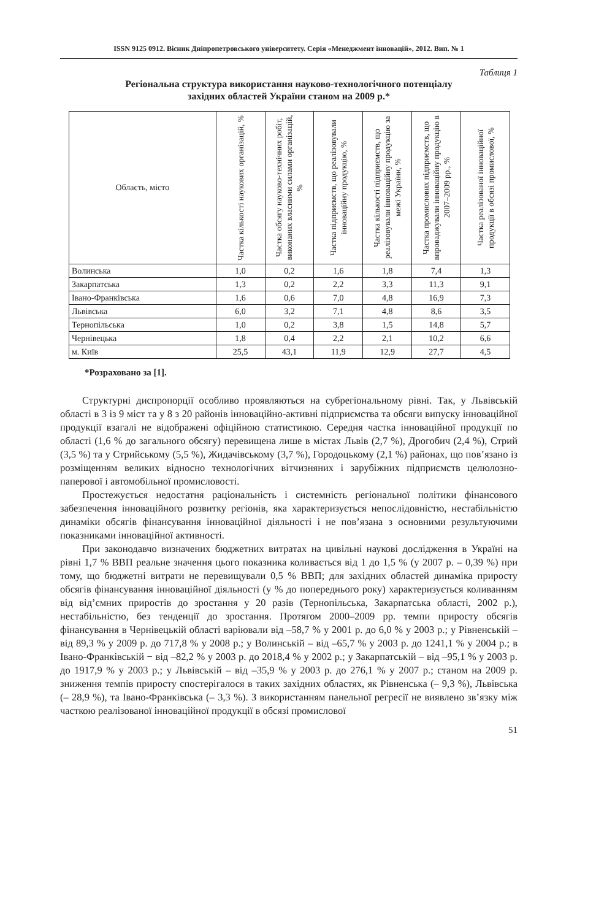ISSN 9125 0912. Вісник Дніпропетровського університету. Серія «Менеджмент інновацій», 2012. Вип. № 1
Таблиця 1
Регіональна структура використання науково-технологічного потенціалу
західних областей України станом на 2009 р.*
| Область, місто | Частка кількості наукових організацій, % | Частка обсягу науково-технічних робіт, виконаних власними силами організацій, % | Частка підприємств, що реалізовували інноваційну продукцію, % | Частка кількості підприємств, що реалізовували інноваційну продукцію за межі України, % | Частка промислових підприємств, що впроваджували інноваційну продукцію в 2007–2009 рр., % | Частка реалізованої інноваційної продукції в обсязі промислової, % |
| --- | --- | --- | --- | --- | --- | --- |
| Волинська | 1,0 | 0,2 | 1,6 | 1,8 | 7,4 | 1,3 |
| Закарпатська | 1,3 | 0,2 | 2,2 | 3,3 | 11,3 | 9,1 |
| Івано-Франківська | 1,6 | 0,6 | 7,0 | 4,8 | 16,9 | 7,3 |
| Львівська | 6,0 | 3,2 | 7,1 | 4,8 | 8,6 | 3,5 |
| Тернопільська | 1,0 | 0,2 | 3,8 | 1,5 | 14,8 | 5,7 |
| Чернівецька | 1,8 | 0,4 | 2,2 | 2,1 | 10,2 | 6,6 |
| м. Київ | 25,5 | 43,1 | 11,9 | 12,9 | 27,7 | 4,5 |
*Розраховано за [1].
Структурні диспропорції особливо проявляються на субрегіональному рівні. Так, у Львівській області в 3 із 9 міст та у 8 з 20 районів інноваційно-активні підприємства та обсяги випуску інноваційної продукції взагалі не відображені офіційною статистикою. Середня частка інноваційної продукції по області (1,6 % до загального обсягу) перевищена лише в містах Львів (2,7 %), Дрогобич (2,4 %), Стрий (3,5 %) та у Стрийському (5,5 %), Жидачівському (3,7 %), Городоцькому (2,1 %) районах, що пов’язано із розміщенням великих відносно технологічних вітчизняних і зарубіжних підприємств целюлозно-паперової і автомобільної промисловості.
Простежується недостатня раціональність і системність регіональної політики фінансового забезпечення інноваційного розвитку регіонів, яка характеризується непослідовністю, нестабільністю динаміки обсягів фінансування інноваційної діяльності і не пов’язана з основними результуючими показниками інноваційної активності.
При законодавчо визначених бюджетних витратах на цивільні наукові дослідження в Україні на рівні 1,7 % ВВП реальне значення цього показника коливається від 1 до 1,5 % (у 2007 р. – 0,39 %) при тому, що бюджетні витрати не перевищували 0,5 % ВВП; для західних областей динаміка приросту обсягів фінансування інноваційної діяльності (у % до попереднього року) характеризується коливанням від від’ємних приростів до зростання у 20 разів (Тернопільська, Закарпатська області, 2002 р.), нестабільністю, без тенденції до зростання. Протягом 2000–2009 рр. темпи приросту обсягів фінансування в Чернівецькій області варіювали від –58,7 % у 2001 р. до 6,0 % у 2003 р.; у Рівненській – від 89,3 % у 2009 р. до 717,8 % у 2008 р.; у Волинській – від –65,7 % у 2003 р. до 1241,1 % у 2004 р.; в Івано-Франківській − від –82,2 % у 2003 р. до 2018,4 % у 2002 р.; у Закарпатській – від –95,1 % у 2003 р. до 1917,9 % у 2003 р.; у Львівській – від –35,9 % у 2003 р. до 276,1 % у 2007 р.; станом на 2009 р. зниження темпів приросту спостерігалося в таких західних областях, як Рівненська (– 9,3 %), Львівська (– 28,9 %), та Івано-Франківська (– 3,3 %). З використанням панельної регресії не виявлено зв’язку між часткою реалізованої інноваційної продукції в обсязі промислової
51